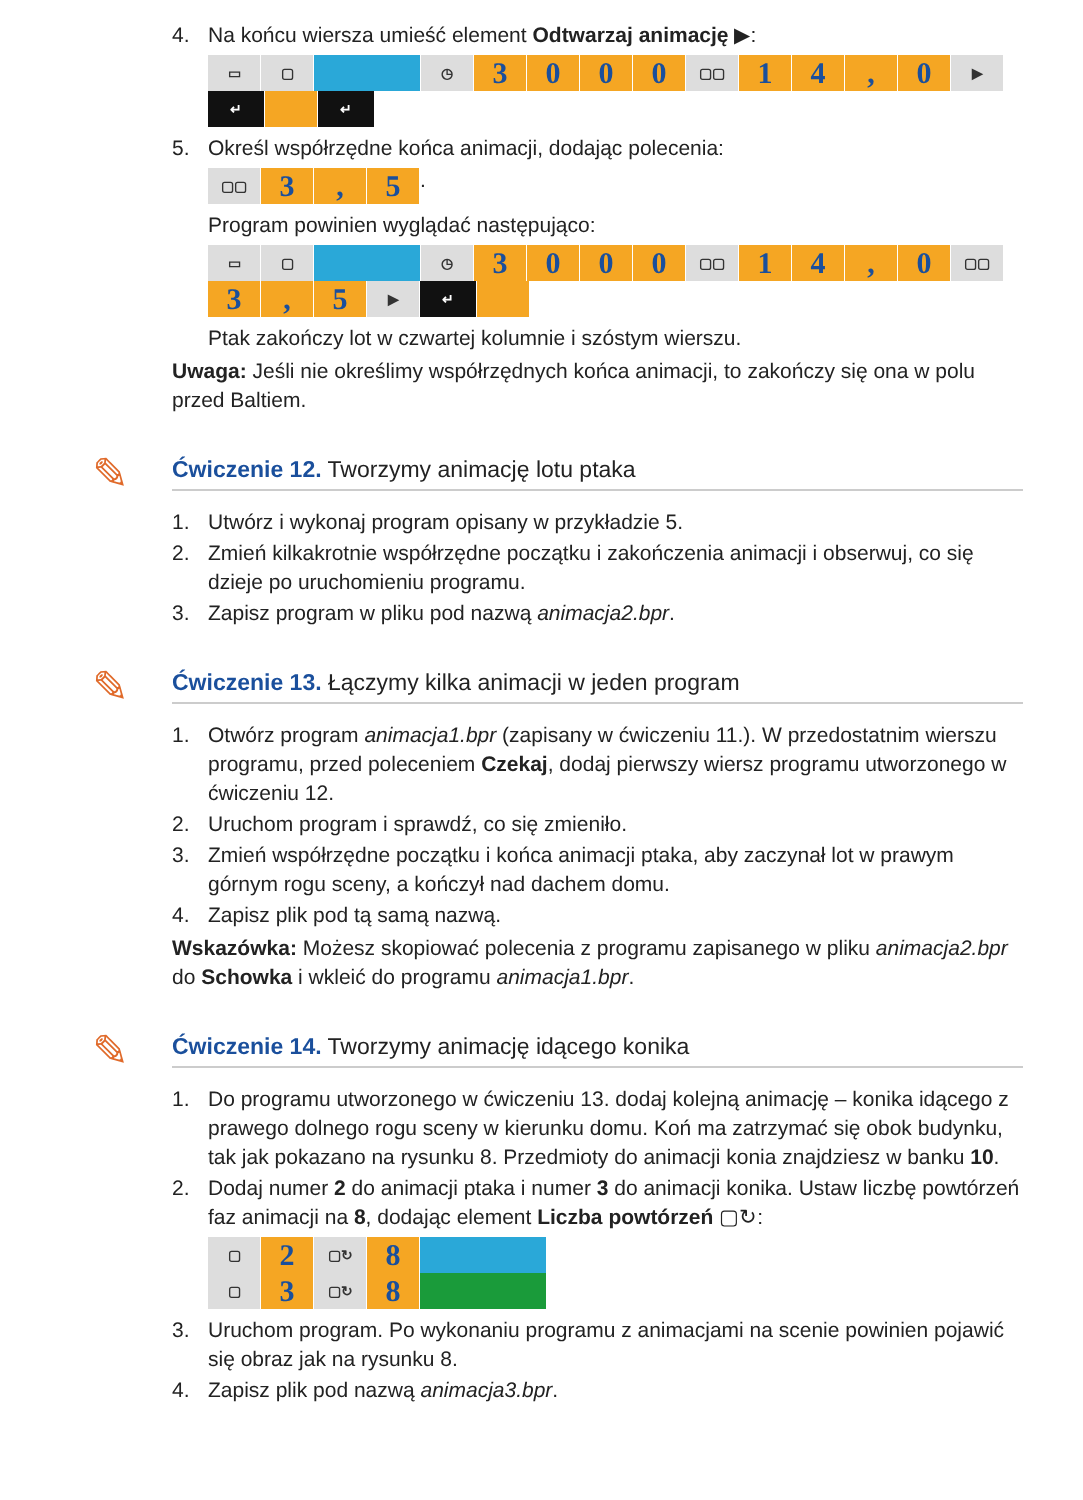4. Na końcu wiersza umieść element Odtwarzaj animację ▶:
▭ ▢ ◷ 3000 ▢▢ 14, 0 ▶ ↵ ↵
5. Określ współrzędne końca animacji, dodając polecenia:
▢▢ 3, 5.
Program powinien wyglądać następująco:
▭ ▢ ◷ 3000 ▢▢ 14, 0 ▢▢ 3, 5 ▶ ↵
Ptak zakończy lot w czwartej kolumnie i szóstym wierszu.
Uwaga: Jeśli nie określimy współrzędnych końca animacji, to zakończy się ona w polu przed Baltiem.
✎
Ćwiczenie 12. Tworzymy animację lotu ptaka
1. Utwórz i wykonaj program opisany w przykładzie 5.
2. Zmień kilkakrotnie współrzędne początku i zakończenia animacji i obserwuj, co się dzieje po uruchomieniu programu.
3. Zapisz program w pliku pod nazwą animacja2.bpr.
✎
Ćwiczenie 13. Łączymy kilka animacji w jeden program
1. Otwórz program animacja1.bpr (zapisany w ćwiczeniu 11.). W przedostatnim wierszu programu, przed poleceniem Czekaj, dodaj pierwszy wiersz programu utworzonego w ćwiczeniu 12.
2. Uruchom program i sprawdź, co się zmieniło.
3. Zmień współrzędne początku i końca animacji ptaka, aby zaczynał lot w prawym górnym rogu sceny, a kończył nad dachem domu.
4. Zapisz plik pod tą samą nazwą.
Wskazówka: Możesz skopiować polecenia z programu zapisanego w pliku animacja2.bpr do Schowka i wkleić do programu animacja1.bpr.
✎
Ćwiczenie 14. Tworzymy animację idącego konika
1. Do programu utworzonego w ćwiczeniu 13. dodaj kolejną animację – konika idącego z prawego dolnego rogu sceny w kierunku domu. Koń ma zatrzymać się obok budynku, tak jak pokazano na rysunku 8. Przedmioty do animacji konia znajdziesz w banku 10.
2. Dodaj numer 2 do animacji ptaka i numer 3 do animacji konika. Ustaw liczbę powtórzeń faz animacji na 8, dodając element Liczba powtórzeń ▢↻:
▢ 2 ▢↻ 8 ▢ 3 ▢↻ 8
3. Uruchom program. Po wykonaniu programu z animacjami na scenie powinien pojawić się obraz jak na rysunku 8.
4. Zapisz plik pod nazwą animacja3.bpr.